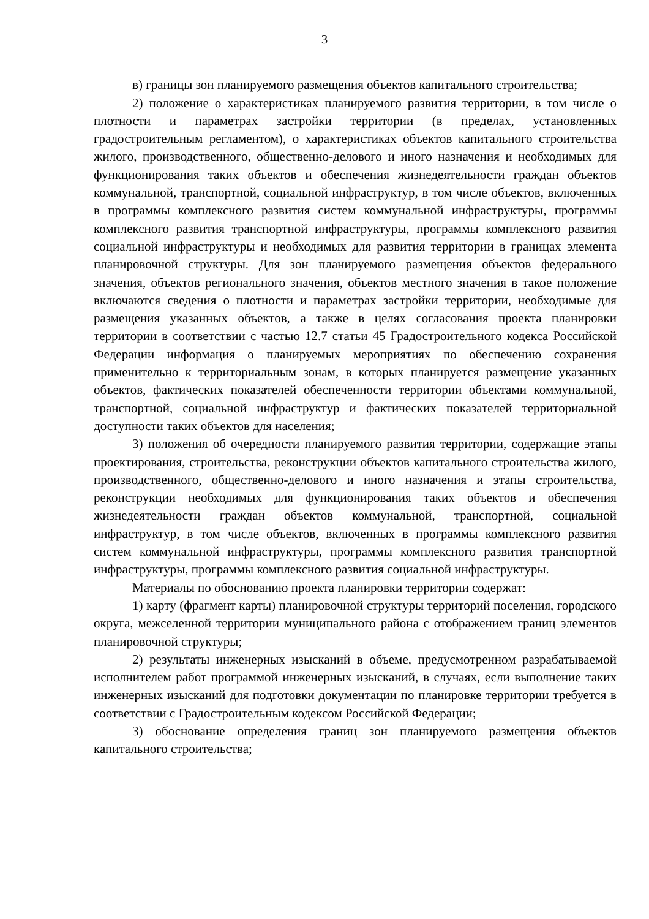3
в) границы зон планируемого размещения объектов капитального строительства;
2) положение о характеристиках планируемого развития территории, в том числе о плотности и параметрах застройки территории (в пределах, установленных градостроительным регламентом), о характеристиках объектов капитального строительства жилого, производственного, общественно-делового и иного назначения и необходимых для функционирования таких объектов и обеспечения жизнедеятельности граждан объектов коммунальной, транспортной, социальной инфраструктур, в том числе объектов, включенных в программы комплексного развития систем коммунальной инфраструктуры, программы комплексного развития транспортной инфраструктуры, программы комплексного развития социальной инфраструктуры и необходимых для развития территории в границах элемента планировочной структуры. Для зон планируемого размещения объектов федерального значения, объектов регионального значения, объектов местного значения в такое положение включаются сведения о плотности и параметрах застройки территории, необходимые для размещения указанных объектов, а также в целях согласования проекта планировки территории в соответствии с частью 12.7 статьи 45 Градостроительного кодекса Российской Федерации информация о планируемых мероприятиях по обеспечению сохранения применительно к территориальным зонам, в которых планируется размещение указанных объектов, фактических показателей обеспеченности территории объектами коммунальной, транспортной, социальной инфраструктур и фактических показателей территориальной доступности таких объектов для населения;
3) положения об очередности планируемого развития территории, содержащие этапы проектирования, строительства, реконструкции объектов капитального строительства жилого, производственного, общественно-делового и иного назначения и этапы строительства, реконструкции необходимых для функционирования таких объектов и обеспечения жизнедеятельности граждан объектов коммунальной, транспортной, социальной инфраструктур, в том числе объектов, включенных в программы комплексного развития систем коммунальной инфраструктуры, программы комплексного развития транспортной инфраструктуры, программы комплексного развития социальной инфраструктуры.
Материалы по обоснованию проекта планировки территории содержат:
1) карту (фрагмент карты) планировочной структуры территорий поселения, городского округа, межселенной территории муниципального района с отображением границ элементов планировочной структуры;
2) результаты инженерных изысканий в объеме, предусмотренном разрабатываемой исполнителем работ программой инженерных изысканий, в случаях, если выполнение таких инженерных изысканий для подготовки документации по планировке территории требуется в соответствии с Градостроительным кодексом Российской Федерации;
3) обоснование определения границ зон планируемого размещения объектов капитального строительства;